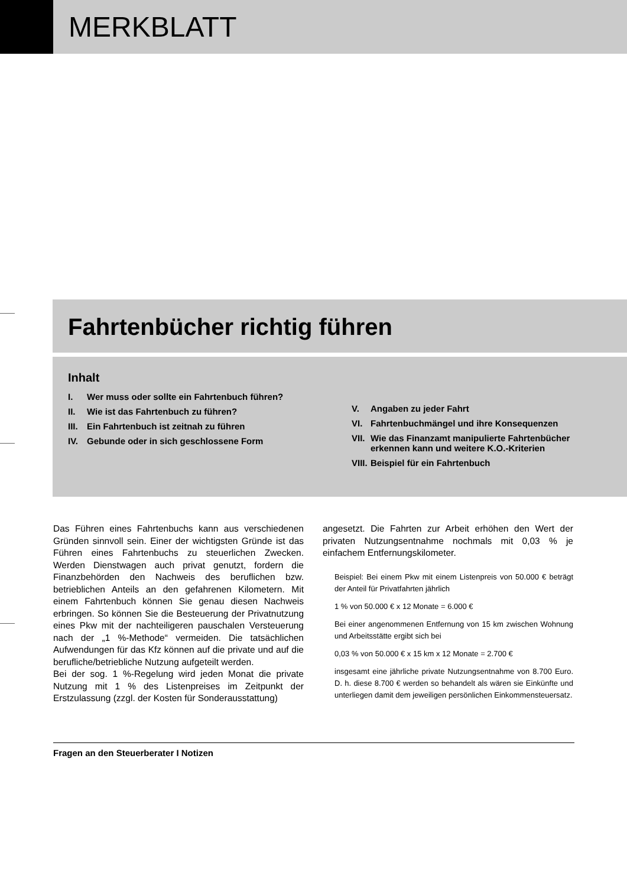MERKBLATT
Fahrtenbücher richtig führen
Inhalt
I. Wer muss oder sollte ein Fahrtenbuch führen?
II. Wie ist das Fahrtenbuch zu führen?
III. Ein Fahrtenbuch ist zeitnah zu führen
IV. Gebunde oder in sich geschlossene Form
V. Angaben zu jeder Fahrt
VI. Fahrtenbuchmängel und ihre Konsequenzen
VII. Wie das Finanzamt manipulierte Fahrtenbücher erkennen kann und weitere K.O.-Kriterien
VIII. Beispiel für ein Fahrtenbuch
Das Führen eines Fahrtenbuchs kann aus verschiedenen Gründen sinnvoll sein. Einer der wichtigsten Gründe ist das Führen eines Fahrtenbuchs zu steuerlichen Zwecken. Werden Dienstwagen auch privat genutzt, fordern die Finanzbehörden den Nachweis des beruflichen bzw. betrieblichen Anteils an den gefahrenen Kilometern. Mit einem Fahrtenbuch können Sie genau diesen Nachweis erbringen. So können Sie die Besteuerung der Privatnutzung eines Pkw mit der nachteiligeren pauschalen Versteuerung nach der „1 %-Methode“ vermeiden. Die tatsächlichen Aufwendungen für das Kfz können auf die private und auf die berufliche/betriebliche Nutzung aufgeteilt werden.
Bei der sog. 1 %-Regelung wird jeden Monat die private Nutzung mit 1 % des Listenpreises im Zeitpunkt der Erstzulassung (zzgl. der Kosten für Sonderausstattung)
angesetzt. Die Fahrten zur Arbeit erhöhen den Wert der privaten Nutzungsentnahme nochmals mit 0,03 % je einfachem Entfernungskilometer.
Beispiel: Bei einem Pkw mit einem Listenpreis von 50.000 € beträgt der Anteil für Privatfahrten jährlich
1 % von 50.000 € x 12 Monate = 6.000 €
Bei einer angenommenen Entfernung von 15 km zwischen Wohnung und Arbeitsstätte ergibt sich bei
0,03 % von 50.000 € x 15 km x 12 Monate = 2.700 €
insgesamt eine jährliche private Nutzungsentnahme von 8.700 Euro. D. h. diese 8.700 € werden so behandelt als wären sie Einkünfte und unterliegen damit dem jeweiligen persönlichen Einkommensteuersatz.
Fragen an den Steuerberater I Notizen